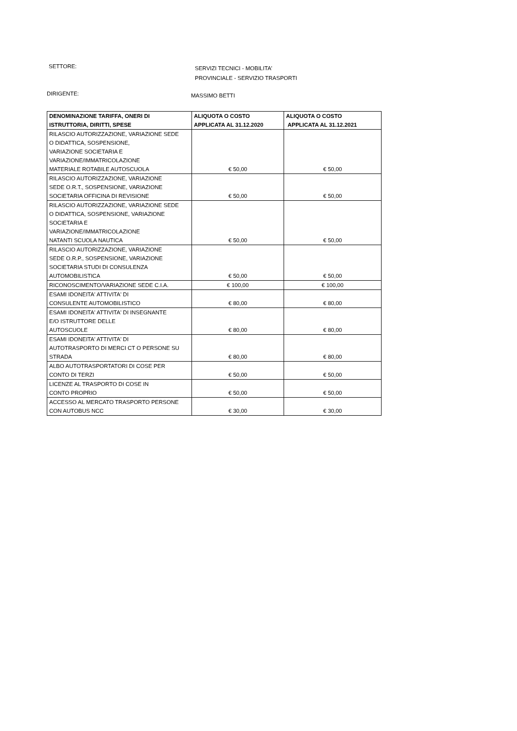SETTORE:
SERVIZI TECNICI - MOBILITA'
PROVINCIALE - SERVIZIO TRASPORTI
DIRIGENTE:
MASSIMO BETTI
| DENOMINAZIONE TARIFFA, ONERI DI ISTRUTTORIA, DIRITTI, SPESE | ALIQUOTA O COSTO APPLICATA AL 31.12.2020 | ALIQUOTA O COSTO APPLICATA AL 31.12.2021 |
| --- | --- | --- |
| RILASCIO AUTORIZZAZIONE, VARIAZIONE SEDE O DIDATTICA, SOSPENSIONE, VARIAZIONE SOCIETARIA E VARIAZIONE/IMMATRICOLAZIONE MATERIALE ROTABILE AUTOSCUOLA | € 50,00 | € 50,00 |
| RILASCIO AUTORIZZAZIONE, VARIAZIONE SEDE O.R.T., SOSPENSIONE, VARIAZIONE SOCIETARIA OFFICINA DI REVISIONE | € 50,00 | € 50,00 |
| RILASCIO AUTORIZZAZIONE, VARIAZIONE SEDE O DIDATTICA, SOSPENSIONE, VARIAZIONE SOCIETARIA E VARIAZIONE/IMMATRICOLAZIONE NATANTI SCUOLA NAUTICA | € 50,00 | € 50,00 |
| RILASCIO AUTORIZZAZIONE, VARIAZIONE SEDE O.R.P., SOSPENSIONE, VARIAZIONE SOCIETARIA STUDI DI CONSULENZA AUTOMOBILISTICA | € 50,00 | € 50,00 |
| RICONOSCIMENTO/VARIAZIONE SEDE C.I.A. | € 100,00 | € 100,00 |
| ESAMI IDONEITA' ATTIVITA' DI CONSULENTE AUTOMOBILISTICO | € 80,00 | € 80,00 |
| ESAMI IDONEITA' ATTIVITA' DI INSEGNANTE E/O ISTRUTTORE DELLE AUTOSCUOLE | € 80,00 | € 80,00 |
| ESAMI IDONEITA' ATTIVITA' DI AUTOTRASPORTO DI MERCI CT O PERSONE SU STRADA | € 80,00 | € 80,00 |
| ALBO AUTOTRASPORTATORI DI COSE PER CONTO DI TERZI | € 50,00 | € 50,00 |
| LICENZE AL TRASPORTO DI COSE IN CONTO PROPRIO | € 50,00 | € 50,00 |
| ACCESSO AL MERCATO TRASPORTO PERSONE CON AUTOBUS NCC | € 30,00 | € 30,00 |